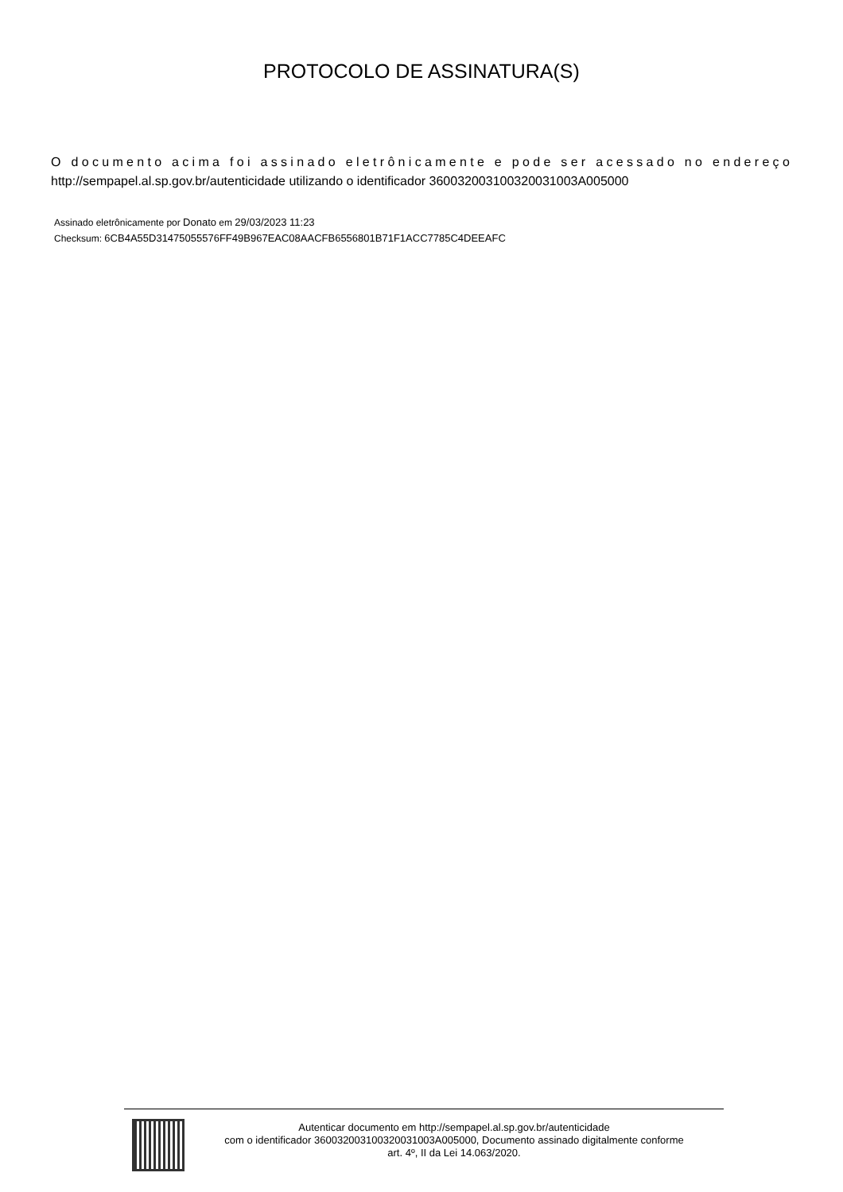PROTOCOLO DE ASSINATURA(S)
O documento acima foi assinado eletrônicamente e pode ser acessado no endereço
http://sempapel.al.sp.gov.br/autenticidade utilizando o identificador 36003200310032003100​3A005000
Assinado eletrônicamente por Donato em 29/03/2023 11:23
Checksum: 6CB4A55D31475055576FF49B967EAC08AACFB6556801B71F1ACC7785C4DEEAFC
Autenticar documento em http://sempapel.al.sp.gov.br/autenticidade
com o identificador 360032003100320031003A005000, Documento assinado digitalmente conforme
art. 4º, II da Lei 14.063/2020.